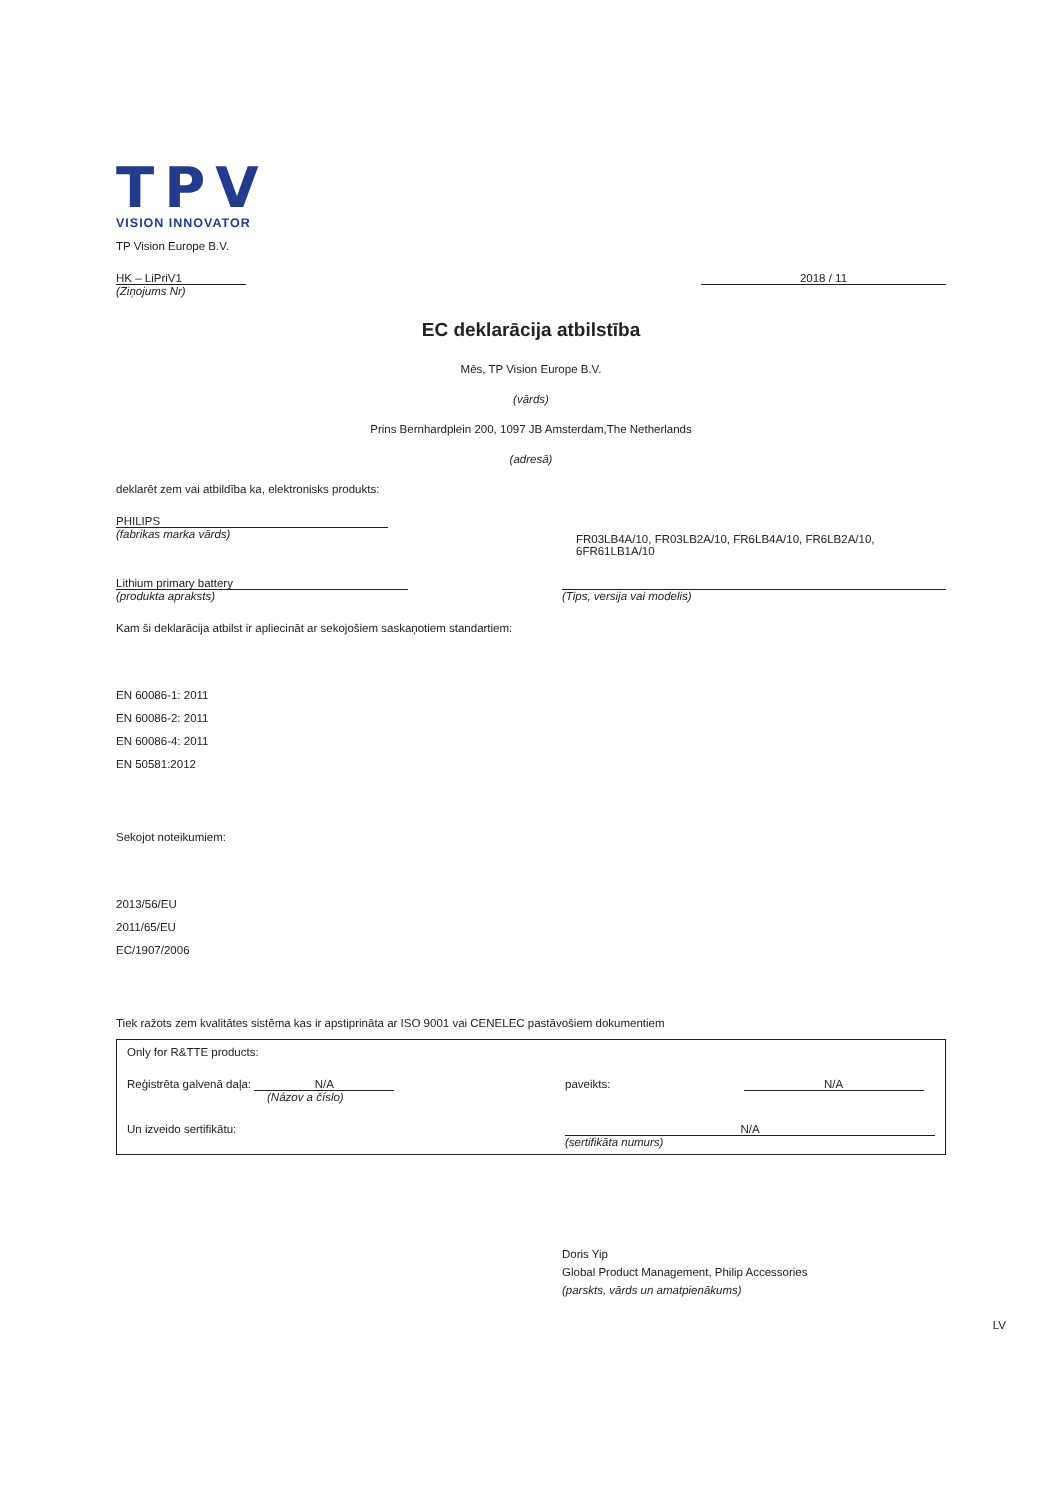TPV
VISION INNOVATOR
TP Vision Europe B.V.
HK – LiPriV1
(Ziņojums Nr)
2018 / 11
EC deklarācija atbilstība
Mēs, TP Vision Europe B.V.
(vārds)
Prins Bernhardplein 200, 1097 JB Amsterdam,The Netherlands
(adresā)
deklarēt zem vai atbildība ka, elektronisks produkts:
PHILIPS
(fabrikas marka vārds)
FR03LB4A/10, FR03LB2A/10, FR6LB4A/10, FR6LB2A/10,
6FR61LB1A/10
Lithium primary battery
(produkta apraksts)
(Tips, versija vai modelis)
Kam ši deklarācija atbilst ir apliecināt ar sekojošiem saskaņotiem standartiem:
EN 60086-1: 2011
EN 60086-2: 2011
EN 60086-4: 2011
EN 50581:2012
Sekojot noteikumiem:
2013/56/EU
2011/65/EU
EC/1907/2006
Tiek ražots zem kvalitātes sistēma kas ir apstiprināta ar ISO 9001 vai CENELEC pastāvošiem dokumentiem
Only for R&TTE products:
Reģistrēta galvenā daļa: N/A
(Názov a číslo)
paveikts: N/A
Un izveido sertifikātu: N/A
(sertifikāta numurs)
Doris Yip
Global Product Management, Philip Accessories
(parskts, vārds un amatpienākums)
LV